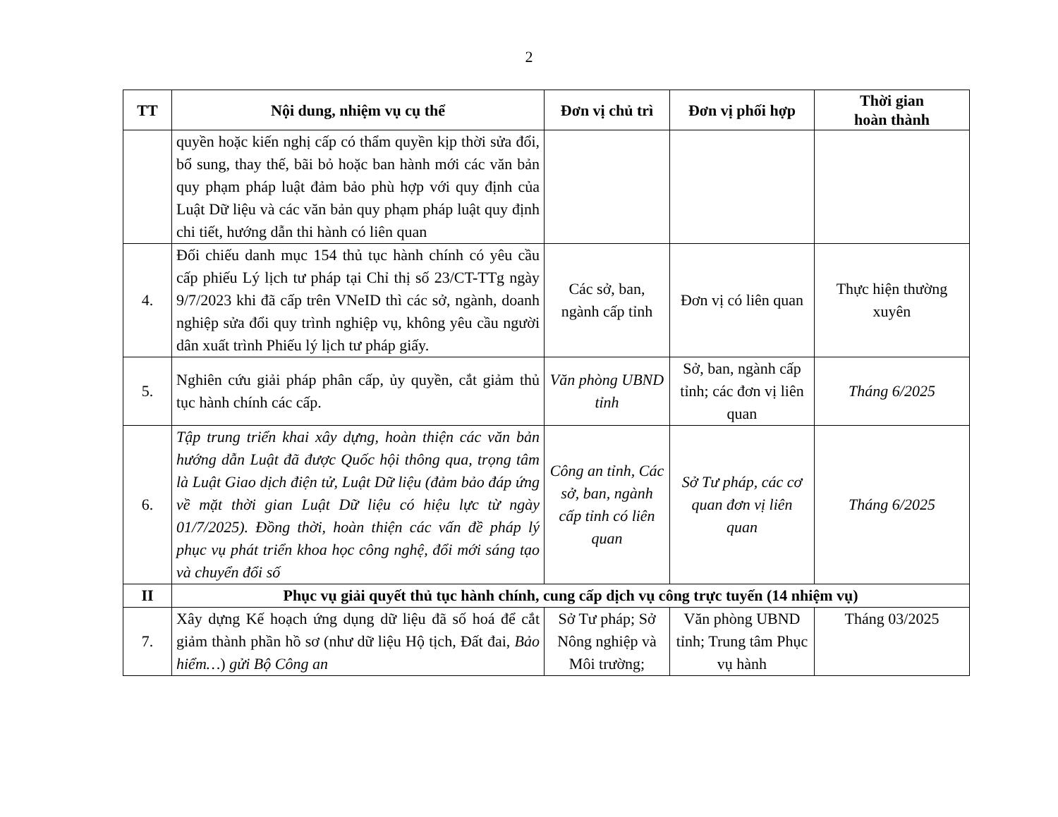2
| TT | Nội dung, nhiệm vụ cụ thể | Đơn vị chủ trì | Đơn vị phối hợp | Thời gian hoàn thành |
| --- | --- | --- | --- | --- |
| | quyền hoặc kiến nghị cấp có thẩm quyền kịp thời sửa đổi, bổ sung, thay thế, bãi bỏ hoặc ban hành mới các văn bản quy phạm pháp luật đảm bảo phù hợp với quy định của Luật Dữ liệu và các văn bản quy phạm pháp luật quy định chi tiết, hướng dẫn thi hành có liên quan | | | |
| 4. | Đối chiếu danh mục 154 thủ tục hành chính có yêu cầu cấp phiếu Lý lịch tư pháp tại Chỉ thị số 23/CT-TTg ngày 9/7/2023 khi đã cấp trên VNeID thì các sở, ngành, doanh nghiệp sửa đổi quy trình nghiệp vụ, không yêu cầu người dân xuất trình Phiếu lý lịch tư pháp giấy. | Các sở, ban, ngành cấp tỉnh | Đơn vị có liên quan | Thực hiện thường xuyên |
| 5. | Nghiên cứu giải pháp phân cấp, ủy quyền, cắt giảm thủ tục hành chính các cấp. | Văn phòng UBND tỉnh | Sở, ban, ngành cấp tỉnh; các đơn vị liên quan | Tháng 6/2025 |
| 6. | Tập trung triển khai xây dựng, hoàn thiện các văn bản hướng dẫn Luật đã được Quốc hội thông qua, trọng tâm là Luật Giao dịch điện tử, Luật Dữ liệu (đảm bảo đáp ứng về mặt thời gian Luật Dữ liệu có hiệu lực từ ngày 01/7/2025). Đồng thời, hoàn thiện các vấn đề pháp lý phục vụ phát triển khoa học công nghệ, đổi mới sáng tạo và chuyển đổi số | Công an tỉnh, Các sở, ban, ngành cấp tỉnh có liên quan | Sở Tư pháp, các cơ quan đơn vị liên quan | Tháng 6/2025 |
| II | Phục vụ giải quyết thủ tục hành chính, cung cấp dịch vụ công trực tuyến (14 nhiệm vụ) | | | |
| 7. | Xây dựng Kế hoạch ứng dụng dữ liệu đã số hoá để cắt giảm thành phần hồ sơ (như dữ liệu Hộ tịch, Đất đai, Bảo hiểm… ) gửi Bộ Công an | Sở Tư pháp; Sở Nông nghiệp và Môi trường; | Văn phòng UBND tỉnh; Trung tâm Phục vụ hành | Tháng 03/2025 |